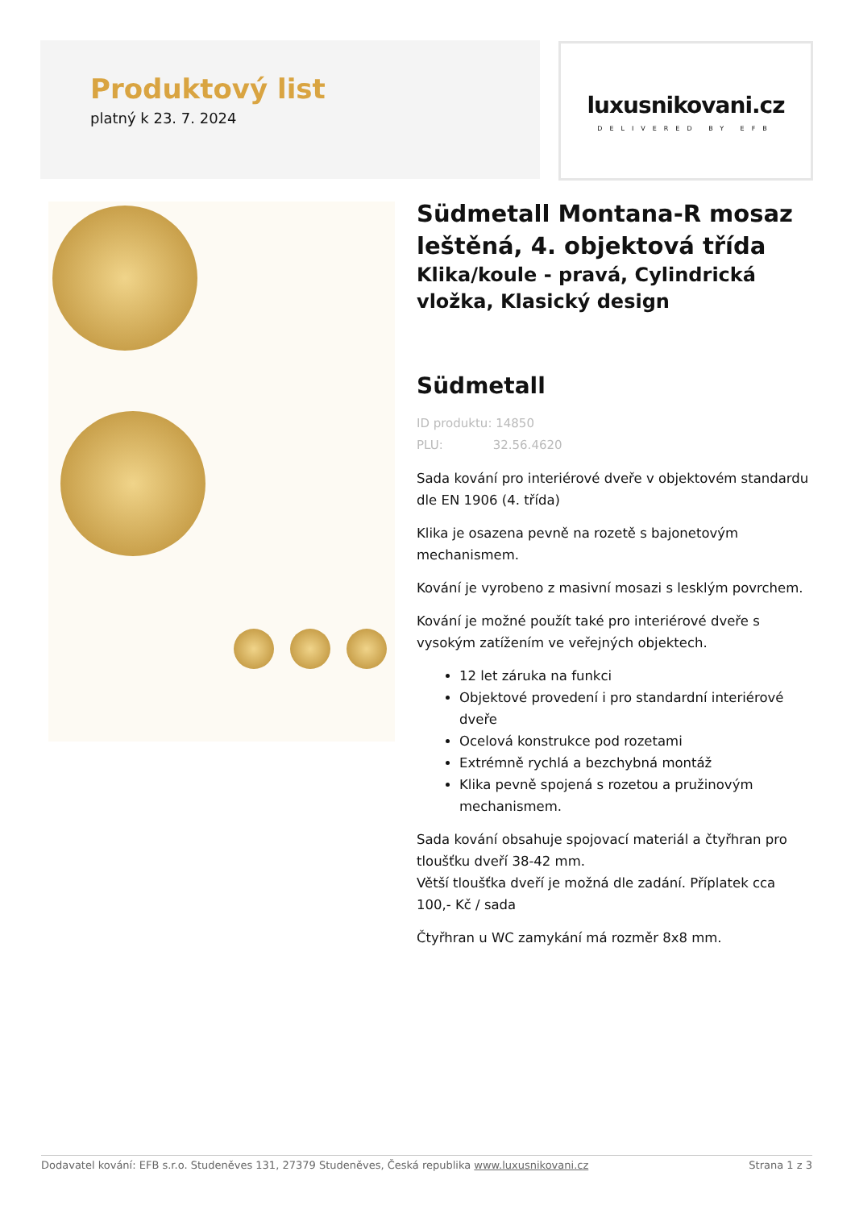Produktový list
platný k 23. 7. 2024
luxusnikovani.cz
DELIVERED BY EFB
Südmetall Montana-R mosaz leštěná, 4. objektová třída
Klika/koule - pravá, Cylindrická vložka, Klasický design
Südmetall
ID produktu: 14850
PLU: 32.56.4620
Sada kování pro interiérové dveře v objektovém standardu dle EN 1906 (4. třída)
Klika je osazena pevně na rozetě s bajonetovým mechanismem.
Kování je vyrobeno z masivní mosazi s lesklým povrchem.
Kování je možné použít také pro interiérové dveře s vysokým zatížením ve veřejných objektech.
12 let záruka na funkci
Objektové provedení i pro standardní interiérové dveře
Ocelová konstrukce pod rozetami
Extrémně rychlá a bezchybná montáž
Klika pevně spojená s rozetou a pružinovým mechanismem.
Sada kování obsahuje spojovací materiál a čtyřhran pro tloušťku dveří 38-42 mm.
Větší tloušťka dveří je možná dle zadání. Příplatek cca 100,- Kč / sada
Čtyřhran u WC zamykání má rozměr 8x8 mm.
Dodavatel kování: EFB s.r.o. Studeněves 131, 27379 Studeněves, Česká republika www.luxusnikovani.cz Strana 1 z 3